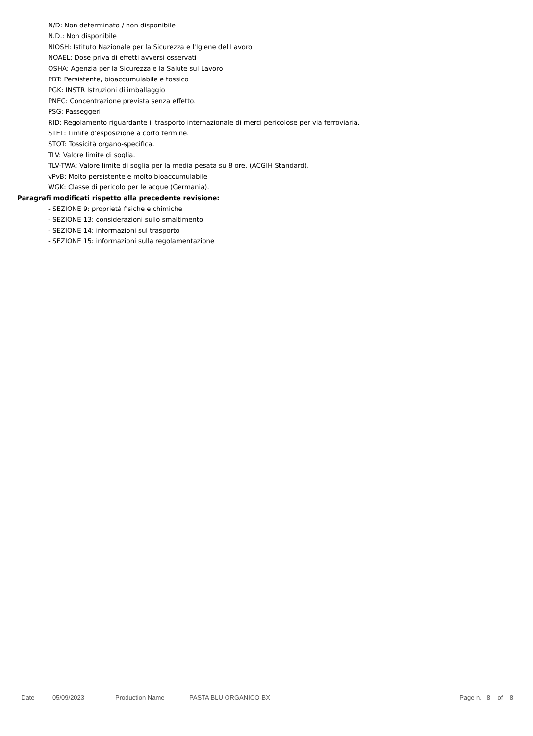N/D: Non determinato / non disponibile
N.D.: Non disponibile
NIOSH: Istituto Nazionale per la Sicurezza e l'Igiene del Lavoro
NOAEL: Dose priva di effetti avversi osservati
OSHA: Agenzia per la Sicurezza e la Salute sul Lavoro
PBT: Persistente, bioaccumulabile e tossico
PGK: INSTR Istruzioni di imballaggio
PNEC: Concentrazione prevista senza effetto.
PSG: Passeggeri
RID: Regolamento riguardante il trasporto internazionale di merci pericolose per via ferroviaria.
STEL: Limite d'esposizione a corto termine.
STOT: Tossicità organo-specifica.
TLV: Valore limite di soglia.
TLV-TWA: Valore limite di soglia per la media pesata su 8 ore. (ACGIH Standard).
vPvB: Molto persistente e molto bioaccumulabile
WGK: Classe di pericolo per le acque (Germania).
Paragrafi modificati rispetto alla precedente revisione:
- SEZIONE 9: proprietà fisiche e chimiche
- SEZIONE 13: considerazioni sullo smaltimento
- SEZIONE 14: informazioni sul trasporto
- SEZIONE 15: informazioni sulla regolamentazione
Date 05/09/2023 Production Name PASTA BLU ORGANICO-BX Page n. 8 of 8